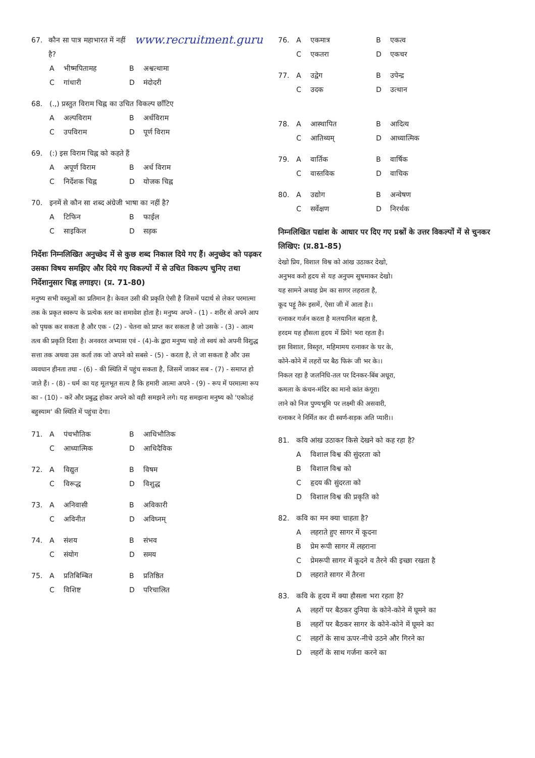67. कौन सा पात्र महाभारत में नहीं है? www.recruitment.guru
Aभीष्मपितामह B अश्वत्थामा
Cगांधारी D मंदोदरी
68. (.,) प्रस्तुत विराम चिह्न का उचित विकल्प छाँटिए
Aअल्पविराम B अर्धविराम
Cउपविराम D पूर्ण विराम
69. (:) इस विराम चिह्न को कहते हैं
Aअपूर्ण विराम B अर्ध विराम
Cनिर्देशक चिह्न D योजक चिह्न
70. इनमें से कौन सा शब्द अंग्रेजी भाषा का नहीं है?
Aटिफिन B फाईल
Cसाइकिल D सड़क
निर्देशः निम्नलिखित अनुच्छेद में से कुछ शब्द निकाल दिये गए हैं। अनुच्छेद को पढ़कर उसका विषय समझिए और दिये गए विकल्पों में से उचित विकल्प चुनिए तथा निर्देशानुसार चिह्न लगाइए। (प्र. 71-80)
मनुष्य सभी वस्तुओं का प्रतिमान है। केवल उसी की प्रकृति ऐसी है जिसमें पदार्थ से लेकर परमात्मा तक के प्रकृत स्वरूप के प्रत्येक स्तर का समावेश होता है। मनुष्य अपने - (1) - शरीर से अपने आप को पृथक कर सकता है और एक - (2) - चेतना को प्राप्त कर सकता है जो उसके - (3) - आत्म तत्व की प्रकृति दिशा है। अनवरत अभ्यास एवं - (4)-के द्वारा मनुष्य चाहे तो स्वयं को अपनी विशुद्ध सत्ता तक अथवा उस कर्ता तक जो अपने को सबसे - (5) - करता है, ले जा सकता है और उस व्यवधान हीनता तथा - (6) - की स्थिति में पहुंच सकता है, जिसमें जाकर सब - (7) - समाप्त हो जाते हैं। - (8) - धर्म का यह मूलभूत सत्य है कि हमारी आत्मा अपने - (9) - रूप में परमात्मा रूप का - (10) - करें और प्रबुद्ध होकर अपने को वही समझने लगे। यह समझना मनुष्य को 'एकोऽहं बहुस्याम' की स्थिति में पहुंचा देगा।
71. Aपंचभौतिक B आधिभौतिक
Cआध्यात्मिक D आधिदैविक
72. Aविद्युत B विषम
Cविरूद्ध D विशुद्ध
73. Aअनिवासी B अविकारी
Cअविनीत D अविघ्नम्
74. Aसंशय B संभव
Cसंयोग D समय
75. Aप्रतिबिम्बित B प्रतिष्ठित
Cविशिष्ट D परिचालित
76. Aएकमात्र B एकत्व
Cएकतरा D एकचर
77. Aउद्वेग B उपेन्द्र
Cउदक D उत्थान
78. Aआस्थापित B आदित्य
Cआतिथ्यम् D आध्यात्मिक
79. Aवार्तिक B वार्षिक
Cवास्तविक D वाचिक
80. Aउद्योग B अन्वेषण
Cसर्वेक्षण D निरर्थक
निम्नलिखित पद्यांश के आधार पर दिए गए प्रश्नों के उत्तर विकल्पों में से चुनकर लिखिए: (प्र.81-85)
देखो प्रिय, विशाल विश्व को आंख उठाकर देखो,
अनुभव करो हृदय से यह अनुपम सुषमाकर देखो।
यह सामने अथाह प्रेम का सागर लहराता है,
कूद पड़ूं तैरूं इसमें, ऐसा जी में आता है।।
रत्नाकर गर्जन करता है मलयानिल बहता है,
हरदम यह हौसला हृदय में प्रिये! भरा रहता है।
इस विशाल, विस्तृत, महिमामय रत्नाकर के घर के,
कोने-कोने में लहरों पर बैठ फिरूं जी भर के।।
निकल रहा है जलनिधि-तल पर दिनकर-बिंब अधूरा,
कमला के कंचन-मंदिर का मानो कांत कंगूरा।
लाने को निज पुण्यभूमि पर लक्ष्मी की असवारी,
रत्नाकर ने निर्मित कर दी स्वर्ण-सड़क अति प्यारी।।
81. कवि आंख उठाकर किसे देखने को कह रहा है?
Aविशाल विश्व की सुंदरता को
Bविशाल विश्व को
Cहृदय की सुंदरता को
Dविशाल विश्व की प्रकृति को
82. कवि का मन क्या चाहता है?
Aलहराते हुए सागर में कूदना
Bप्रेम रूपी सागर में लहराना
Cप्रेमरूपी सागर में कूदने व तैरने की इच्छा रखता है
Dलहराते सागर में तैरना
83. कवि के हृदय में क्या हौसला भरा रहता है?
Aलहरों पर बैठकर दुनिया के कोने-कोने में घूमने का
Bलहरों पर बैठकर सागर के कोने-कोने में घूमने का
Cलहरों के साथ ऊपर-नीचे उठने और गिरने का
Dलहरों के साथ गर्जना करने का